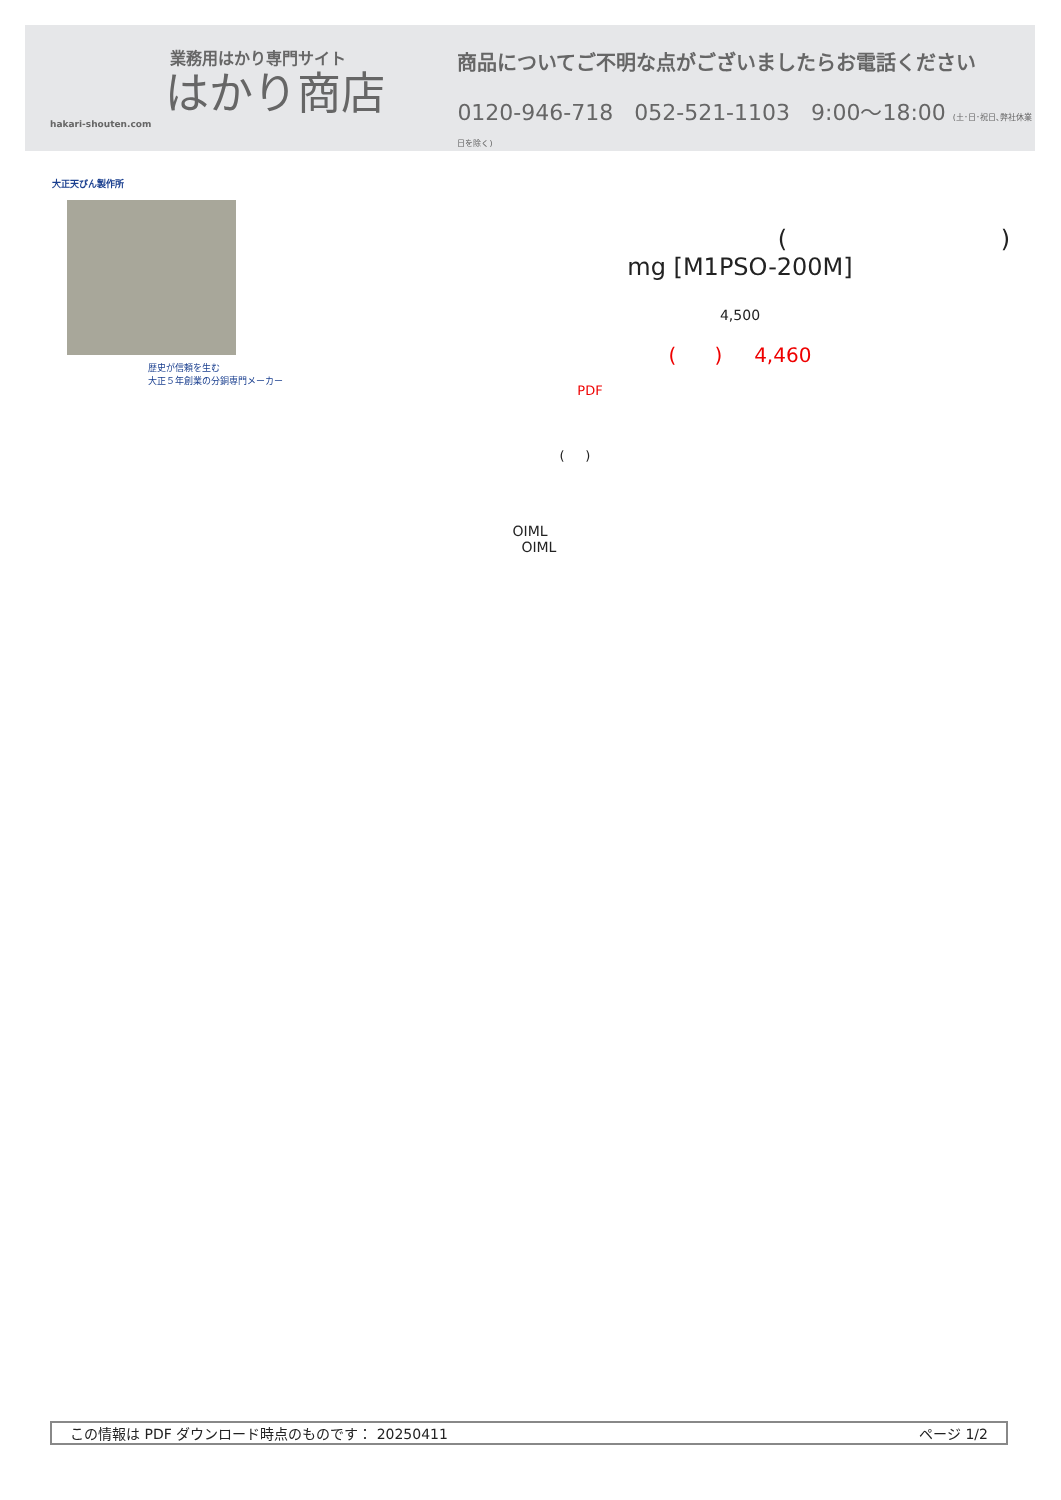業務用はかり専門サイト
はかり商店
hakari-shouten.com
商品についてご不明な点がございましたらお電話ください
0120-946-718 052-521-1103 9:00〜18:00 (土･日･祝日､弊社休業日を除く)
大正天びん製作所
歴史が信頼を生む
大正５年創業の分銅専門メーカー
( )
mg [M1PSO-200M]
4,500
( ) 4,460
PDF
( )
OIML
OIML
この情報は PDF ダウンロード時点のものです： 20250411 ページ 1/2